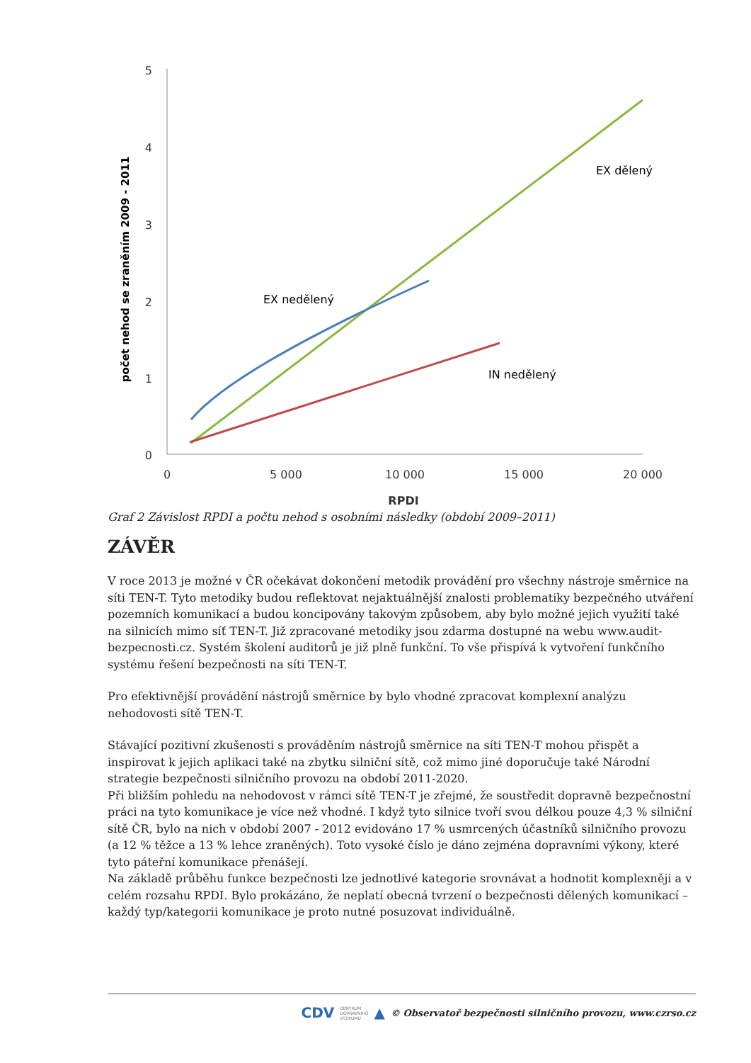5
4
3
2
1
0
0
5 000
10 000
15 000
20 000
RPDI
počet nehod se zraněním 2009 - 2011
EX nedělený
EX dělený
IN nedělený
Graf 2 Závislost RPDI a počtu nehod s osobními následky (období 2009–2011)
ZÁVĚR
V roce 2013 je možné v ČR očekávat dokončení metodik provádění pro všechny nástroje směrnice na síti TEN-T. Tyto metodiky budou reflektovat nejaktuálnější znalosti problematiky bezpečného utváření pozemních komunikací a budou koncipovány takovým způsobem, aby bylo možné jejich využití také na silnicích mimo síť TEN-T. Již zpracované metodiky jsou zdarma dostupné na webu www.audit-bezpecnosti.cz. Systém školení auditorů je již plně funkční. To vše přispívá k vytvoření funkčního systému řešení bezpečnosti na síti TEN-T.
Pro efektivnější provádění nástrojů směrnice by bylo vhodné zpracovat komplexní analýzu nehodovosti sítě TEN-T.
Stávající pozitivní zkušenosti s prováděním nástrojů směrnice na síti TEN-T mohou přispět a inspirovat k jejich aplikaci také na zbytku silniční sítě, což mimo jiné doporučuje také Národní strategie bezpečnosti silničního provozu na období 2011-2020.
Při bližším pohledu na nehodovost v rámci sítě TEN-T je zřejmé, že soustředit dopravně bezpečnostní práci na tyto komunikace je více než vhodné. I když tyto silnice tvoří svou délkou pouze 4,3 % silniční sítě ČR, bylo na nich v období 2007 - 2012 evidováno 17 % usmrcených účastníků silničního provozu (a 12 % těžce a 13 % lehce zraněných). Toto vysoké číslo je dáno zejména dopravními výkony, které tyto páteřní komunikace přenášejí.
Na základě průběhu funkce bezpečnosti lze jednotlivé kategorie srovnávat a hodnotit komplexněji a v celém rozsahu RPDI. Bylo prokázáno, že neplatí obecná tvrzení o bezpečnosti dělených komunikací – každý typ/kategorii komunikace je proto nutné posuzovat individuálně.
CDV CENTRUM
DOPRAVNÍHO
VÝZKUMU ▲ © Observatoř bezpečnosti silničního provozu, www.czrso.cz